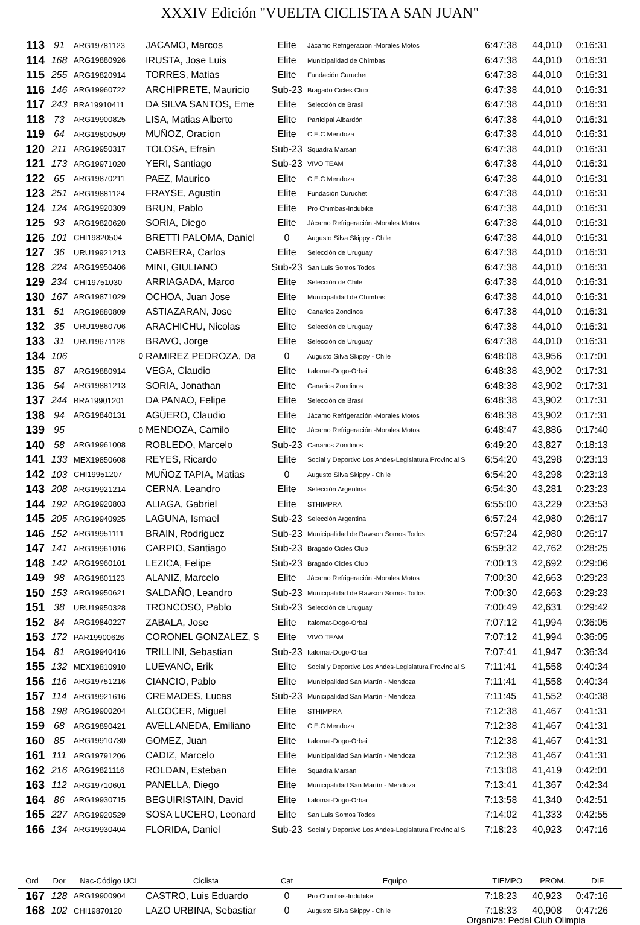XXXIV Edición "VUELTA CICLISTA A SAN JUAN"
| 113 | 91 | ARG19781123 | JACAMO, Marcos | Elite | Jácamo Refrigeración -Morales Motos | 6:47:38 | 44,010 | 0:16:31 |
| 114 | 168 | ARG19880926 | IRUSTA, Jose Luis | Elite | Municipalidad de Chimbas | 6:47:38 | 44,010 | 0:16:31 |
| 115 | 255 | ARG19820914 | TORRES, Matias | Elite | Fundación Curuchet | 6:47:38 | 44,010 | 0:16:31 |
| 116 | 146 | ARG19960722 | ARCHIPRETE, Mauricio | Sub-23 | Bragado Cicles Club | 6:47:38 | 44,010 | 0:16:31 |
| 117 | 243 | BRA19910411 | DA SILVA SANTOS, Eme | Elite | Selección de Brasil | 6:47:38 | 44,010 | 0:16:31 |
| 118 | 73 | ARG19900825 | LISA, Matias Alberto | Elite | Participal Albardón | 6:47:38 | 44,010 | 0:16:31 |
| 119 | 64 | ARG19800509 | MUÑOZ, Oracion | Elite | C.E.C Mendoza | 6:47:38 | 44,010 | 0:16:31 |
| 120 | 211 | ARG19950317 | TOLOSA, Efrain | Sub-23 | Squadra Marsan | 6:47:38 | 44,010 | 0:16:31 |
| 121 | 173 | ARG19971020 | YERI, Santiago | Sub-23 | VIVO TEAM | 6:47:38 | 44,010 | 0:16:31 |
| 122 | 65 | ARG19870211 | PAEZ, Maurico | Elite | C.E.C Mendoza | 6:47:38 | 44,010 | 0:16:31 |
| 123 | 251 | ARG19881124 | FRAYSE, Agustin | Elite | Fundación Curuchet | 6:47:38 | 44,010 | 0:16:31 |
| 124 | 124 | ARG19920309 | BRUN, Pablo | Elite | Pro Chimbas-Indubike | 6:47:38 | 44,010 | 0:16:31 |
| 125 | 93 | ARG19820620 | SORIA, Diego | Elite | Jácamo Refrigeración -Morales Motos | 6:47:38 | 44,010 | 0:16:31 |
| 126 | 101 | CHI19820504 | BRETTI PALOMA, Daniel | 0 | Augusto Silva Skippy - Chile | 6:47:38 | 44,010 | 0:16:31 |
| 127 | 36 | URU19921213 | CABRERA, Carlos | Elite | Selección de Uruguay | 6:47:38 | 44,010 | 0:16:31 |
| 128 | 224 | ARG19950406 | MINI, GIULIANO | Sub-23 | San Luis Somos Todos | 6:47:38 | 44,010 | 0:16:31 |
| 129 | 234 | CHI19751030 | ARRIAGADA, Marco | Elite | Selección de Chile | 6:47:38 | 44,010 | 0:16:31 |
| 130 | 167 | ARG19871029 | OCHOA, Juan Jose | Elite | Municipalidad de Chimbas | 6:47:38 | 44,010 | 0:16:31 |
| 131 | 51 | ARG19880809 | ASTIAZARAN, Jose | Elite | Canarios Zondinos | 6:47:38 | 44,010 | 0:16:31 |
| 132 | 35 | URU19860706 | ARACHICHU, Nicolas | Elite | Selección de Uruguay | 6:47:38 | 44,010 | 0:16:31 |
| 133 | 31 | URU19671128 | BRAVO, Jorge | Elite | Selección de Uruguay | 6:47:38 | 44,010 | 0:16:31 |
| 134 | 106 | 0 | RAMIREZ PEDROZA, Da | 0 | Augusto Silva Skippy - Chile | 6:48:08 | 43,956 | 0:17:01 |
| 135 | 87 | ARG19880914 | VEGA, Claudio | Elite | Italomat-Dogo-Orbai | 6:48:38 | 43,902 | 0:17:31 |
| 136 | 54 | ARG19881213 | SORIA, Jonathan | Elite | Canarios Zondinos | 6:48:38 | 43,902 | 0:17:31 |
| 137 | 244 | BRA19901201 | DA PANAO, Felipe | Elite | Selección de Brasil | 6:48:38 | 43,902 | 0:17:31 |
| 138 | 94 | ARG19840131 | AGÜERO, Claudio | Elite | Jácamo Refrigeración -Morales Motos | 6:48:38 | 43,902 | 0:17:31 |
| 139 | 95 | 0 | MENDOZA, Camilo | Elite | Jácamo Refrigeración -Morales Motos | 6:48:47 | 43,886 | 0:17:40 |
| 140 | 58 | ARG19961008 | ROBLEDO, Marcelo | Sub-23 | Canarios Zondinos | 6:49:20 | 43,827 | 0:18:13 |
| 141 | 133 | MEX19850608 | REYES, Ricardo | Elite | Social y Deportivo Los Andes-Legislatura Provincial S | 6:54:20 | 43,298 | 0:23:13 |
| 142 | 103 | CHI19951207 | MUÑOZ TAPIA, Matias | 0 | Augusto Silva Skippy - Chile | 6:54:20 | 43,298 | 0:23:13 |
| 143 | 208 | ARG19921214 | CERNA, Leandro | Elite | Selección Argentina | 6:54:30 | 43,281 | 0:23:23 |
| 144 | 192 | ARG19920803 | ALIAGA, Gabriel | Elite | STHIMPRA | 6:55:00 | 43,229 | 0:23:53 |
| 145 | 205 | ARG19940925 | LAGUNA, Ismael | Sub-23 | Selección Argentina | 6:57:24 | 42,980 | 0:26:17 |
| 146 | 152 | ARG19951111 | BRAIN, Rodriguez | Sub-23 | Municipalidad de Rawson Somos Todos | 6:57:24 | 42,980 | 0:26:17 |
| 147 | 141 | ARG19961016 | CARPIO, Santiago | Sub-23 | Bragado Cicles Club | 6:59:32 | 42,762 | 0:28:25 |
| 148 | 142 | ARG19960101 | LEZICA, Felipe | Sub-23 | Bragado Cicles Club | 7:00:13 | 42,692 | 0:29:06 |
| 149 | 98 | ARG19801123 | ALANIZ, Marcelo | Elite | Jácamo Refrigeración -Morales Motos | 7:00:30 | 42,663 | 0:29:23 |
| 150 | 153 | ARG19950621 | SALDAÑO, Leandro | Sub-23 | Municipalidad de Rawson Somos Todos | 7:00:30 | 42,663 | 0:29:23 |
| 151 | 38 | URU19950328 | TRONCOSO, Pablo | Sub-23 | Selección de Uruguay | 7:00:49 | 42,631 | 0:29:42 |
| 152 | 84 | ARG19840227 | ZABALA, Jose | Elite | Italomat-Dogo-Orbai | 7:07:12 | 41,994 | 0:36:05 |
| 153 | 172 | PAR19900626 | CORONEL GONZALEZ, S | Elite | VIVO TEAM | 7:07:12 | 41,994 | 0:36:05 |
| 154 | 81 | ARG19940416 | TRILLINI, Sebastian | Sub-23 | Italomat-Dogo-Orbai | 7:07:41 | 41,947 | 0:36:34 |
| 155 | 132 | MEX19810910 | LUEVANO, Erik | Elite | Social y Deportivo Los Andes-Legislatura Provincial S | 7:11:41 | 41,558 | 0:40:34 |
| 156 | 116 | ARG19751216 | CIANCIO, Pablo | Elite | Municipalidad San Martín - Mendoza | 7:11:41 | 41,558 | 0:40:34 |
| 157 | 114 | ARG19921616 | CREMADES, Lucas | Sub-23 | Municipalidad San Martín - Mendoza | 7:11:45 | 41,552 | 0:40:38 |
| 158 | 198 | ARG19900204 | ALCOCER, Miguel | Elite | STHIMPRA | 7:12:38 | 41,467 | 0:41:31 |
| 159 | 68 | ARG19890421 | AVELLANEDA, Emiliano | Elite | C.E.C Mendoza | 7:12:38 | 41,467 | 0:41:31 |
| 160 | 85 | ARG19910730 | GOMEZ, Juan | Elite | Italomat-Dogo-Orbai | 7:12:38 | 41,467 | 0:41:31 |
| 161 | 111 | ARG19791206 | CADIZ, Marcelo | Elite | Municipalidad San Martín - Mendoza | 7:12:38 | 41,467 | 0:41:31 |
| 162 | 216 | ARG19821116 | ROLDAN, Esteban | Elite | Squadra Marsan | 7:13:08 | 41,419 | 0:42:01 |
| 163 | 112 | ARG19710601 | PANELLA, Diego | Elite | Municipalidad San Martín - Mendoza | 7:13:41 | 41,367 | 0:42:34 |
| 164 | 86 | ARG19930715 | BEGUIRISTAIN, David | Elite | Italomat-Dogo-Orbai | 7:13:58 | 41,340 | 0:42:51 |
| 165 | 227 | ARG19920529 | SOSA LUCERO, Leonard | Elite | San Luis Somos Todos | 7:14:02 | 41,333 | 0:42:55 |
| 166 | 134 | ARG19930404 | FLORIDA, Daniel | Sub-23 | Social y Deportivo Los Andes-Legislatura Provincial S | 7:18:23 | 40,923 | 0:47:16 |
| Ord | Dor | Nac-Código UCI | Ciclista | Cat | Equipo | TIEMPO | PROM. | DIF. |
| --- | --- | --- | --- | --- | --- | --- | --- | --- |
| 167 | 128 | ARG19900904 | CASTRO, Luis Eduardo | 0 | Pro Chimbas-Indubike | 7:18:23 | 40,923 | 0:47:16 |
| 168 | 102 | CHI19870120 | LAZO URBINA, Sebastiar | 0 | Augusto Silva Skippy - Chile | 7:18:33 | 40,908 | 0:47:26 |
Organiza: Pedal Club Olimpia